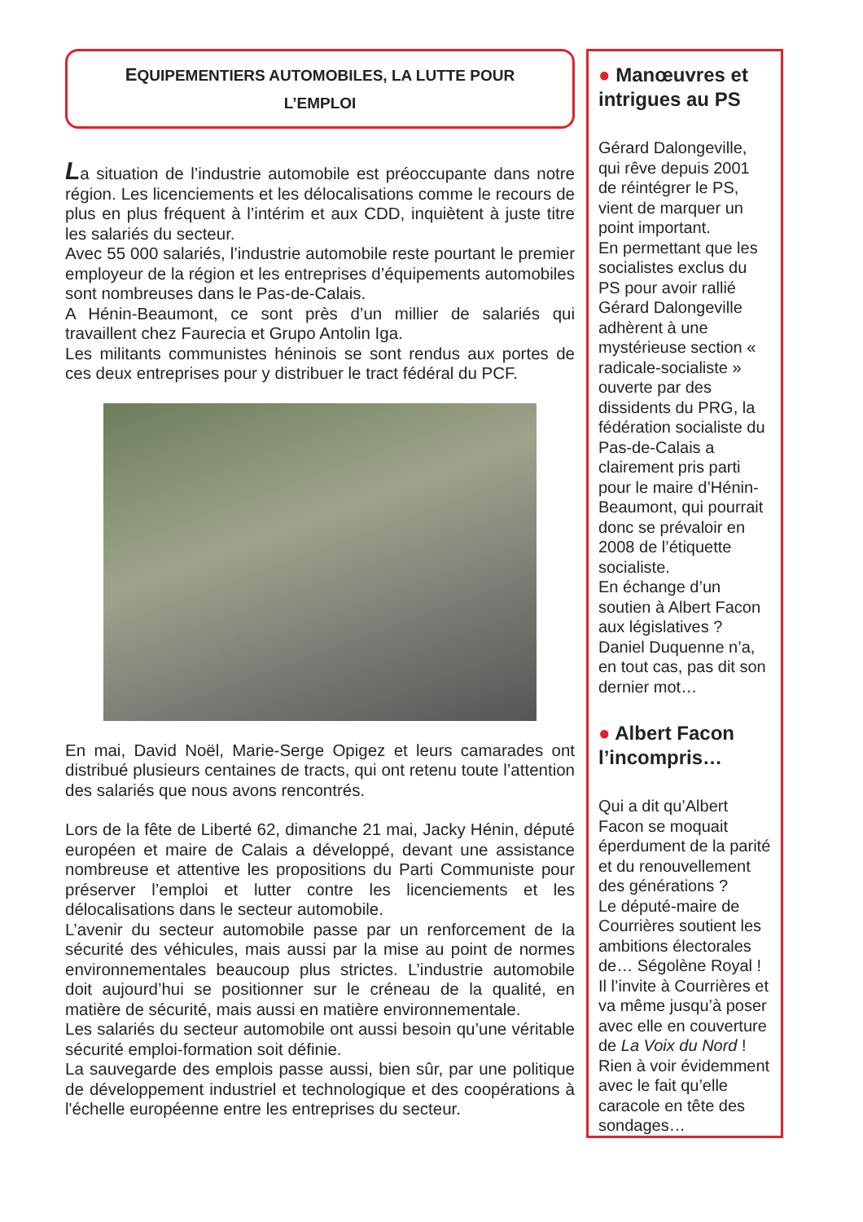EQUIPEMENTIERS AUTOMOBILES, LA LUTTE POUR L’EMPLOI
La situation de l’industrie automobile est préoccupante dans notre région. Les licenciements et les délocalisations comme le recours de plus en plus fréquent à l’intérim et aux CDD, inquiètent à juste titre les salariés du secteur.
Avec 55 000 salariés, l’industrie automobile reste pourtant le premier employeur de la région et les entreprises d’équipements automobiles sont nombreuses dans le Pas-de-Calais.
A Hénin-Beaumont, ce sont près d’un millier de salariés qui travaillent chez Faurecia et Grupo Antolin Iga.
Les militants communistes héninois se sont rendus aux portes de ces deux entreprises pour y distribuer le tract fédéral du PCF.
En mai, David Noël, Marie-Serge Opigez et leurs camarades ont distribué plusieurs centaines de tracts, qui ont retenu toute l’attention des salariés que nous avons rencontrés.
Lors de la fête de Liberté 62, dimanche 21 mai, Jacky Hénin, député européen et maire de Calais a développé, devant une assistance nombreuse et attentive les propositions du Parti Communiste pour préserver l’emploi et lutter contre les licenciements et les délocalisations dans le secteur automobile.
L’avenir du secteur automobile passe par un renforcement de la sécurité des véhicules, mais aussi par la mise au point de normes environnementales beaucoup plus strictes. L’industrie automobile doit aujourd’hui se positionner sur le créneau de la qualité, en matière de sécurité, mais aussi en matière environnementale.
Les salariés du secteur automobile ont aussi besoin qu’une véritable sécurité emploi-formation soit définie.
La sauvegarde des emplois passe aussi, bien sûr, par une politique de développement industriel et technologique et des coopérations à l'échelle européenne entre les entreprises du secteur.
● Manœuvres et intrigues au PS
Gérard Dalongeville, qui rêve depuis 2001 de réintégrer le PS, vient de marquer un point important.
En permettant que les socialistes exclus du PS pour avoir rallié Gérard Dalongeville adhèrent à une mystérieuse section « radicale-socialiste » ouverte par des dissidents du PRG, la fédération socialiste du Pas-de-Calais a clairement pris parti pour le maire d’Hénin-Beaumont, qui pourrait donc se prévaloir en 2008 de l’étiquette socialiste.
En échange d’un soutien à Albert Facon aux législatives ? Daniel Duquenne n’a, en tout cas, pas dit son dernier mot…
● Albert Facon l’incompris…
Qui a dit qu’Albert Facon se moquait éperdument de la parité et du renouvellement des générations ?
Le député-maire de Courrières soutient les ambitions électorales de… Ségolène Royal !
Il l’invite à Courrières et va même jusqu’à poser avec elle en couverture de La Voix du Nord !
Rien à voir évidemment avec le fait qu’elle caracole en tête des sondages…